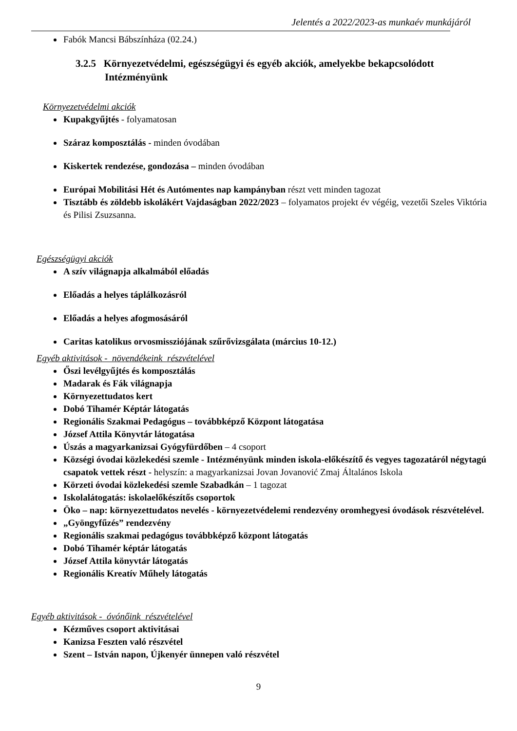Jelentés a 2022/2023-as munkaév munkájáról
Fabók Mancsi Bábszínháza (02.24.)
3.2.5 Környezetvédelmi, egészségügyi és egyéb akciók, amelyekbe bekapcsolódott Intézményünk
Környezetvédelmi akciók
Kupakgyűjtés - folyamatosan
Száraz komposztálás - minden óvodában
Kiskertek rendezése, gondozása – minden óvodában
Európai Mobilitási Hét és Autómentes nap kampányban részt vett minden tagozat
Tisztább és zöldebb iskolákért Vajdaságban 2022/2023 – folyamatos projekt év végéig, vezetői Szeles Viktória és Pilisi Zsuzsanna.
Egészségügyi akciók
A szív világnapja alkalmából előadás
Előadás a helyes táplálkozásról
Előadás a helyes afogmosásáról
Caritas katolikus orvosmissziójának szűrővizsgálata (március 10-12.)
Egyéb aktivitások - növendékeink részvételével
Őszi levélgyűjtés és komposztálás
Madarak és Fák világnapja
Környezettudatos kert
Dobó Tihamér Képtár látogatás
Regionális Szakmai Pedagógus – továbbképző Központ látogatása
József Attila Könyvtár látogatása
Úszás a magyarkanizsai Gyógyfürdőben – 4 csoport
Községi óvodai közlekedési szemle - Intézményünk minden iskola-előkészítő és vegyes tagozatáról négytagú csapatok vettek részt - helyszín: a magyarkanizsai Jovan Jovanović Zmaj Általános Iskola
Körzeti óvodai közlekedési szemle Szabadkán – 1 tagozat
Iskolalátogatás: iskolaelőkészítős csoportok
Öko – nap: környezettudatos nevelés - környezetvédelemi rendezvény oromhegyesi óvodások részvételével.
„Gyöngyfűzés” rendezvény
Regionális szakmai pedagógus továbbképző központ látogatás
Dobó Tihamér képtár látogatás
József Attila könyvtár látogatás
Regionális Kreatív Műhely látogatás
Egyéb aktivitások - óvónőink részvételével
Kézműves csoport aktivitásai
Kanizsa Feszten való részvétel
Szent – István napon, Újkenyér ünnepen való részvétel
9